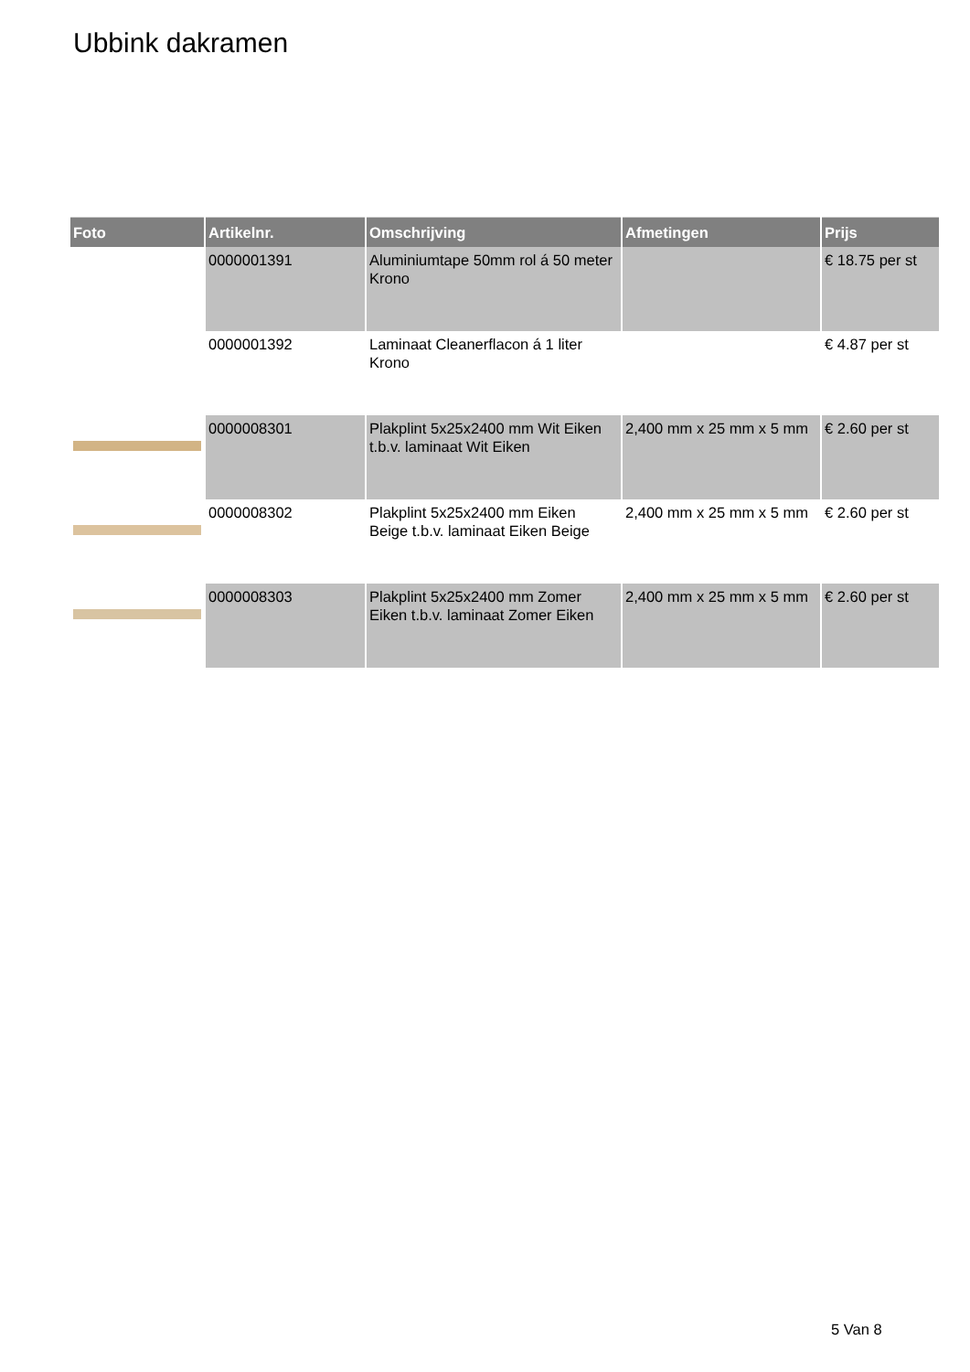Ubbink dakramen
| Foto | Artikelnr. | Omschrijving | Afmetingen | Prijs |
| --- | --- | --- | --- | --- |
| | 0000001391 | Aluminiumtape 50mm rol á 50 meter Krono | | € 18.75 per st |
| | 0000001392 | Laminaat Cleanerflacon á 1 liter Krono | | € 4.87 per st |
| | 0000008301 | Plakplint 5x25x2400 mm Wit Eiken t.b.v. laminaat Wit Eiken | 2,400 mm x 25 mm x 5 mm | € 2.60 per st |
| | 0000008302 | Plakplint 5x25x2400 mm Eiken Beige t.b.v. laminaat Eiken Beige | 2,400 mm x 25 mm x 5 mm | € 2.60 per st |
| | 0000008303 | Plakplint 5x25x2400 mm Zomer Eiken t.b.v. laminaat Zomer Eiken | 2,400 mm x 25 mm x 5 mm | € 2.60 per st |
5 Van 8